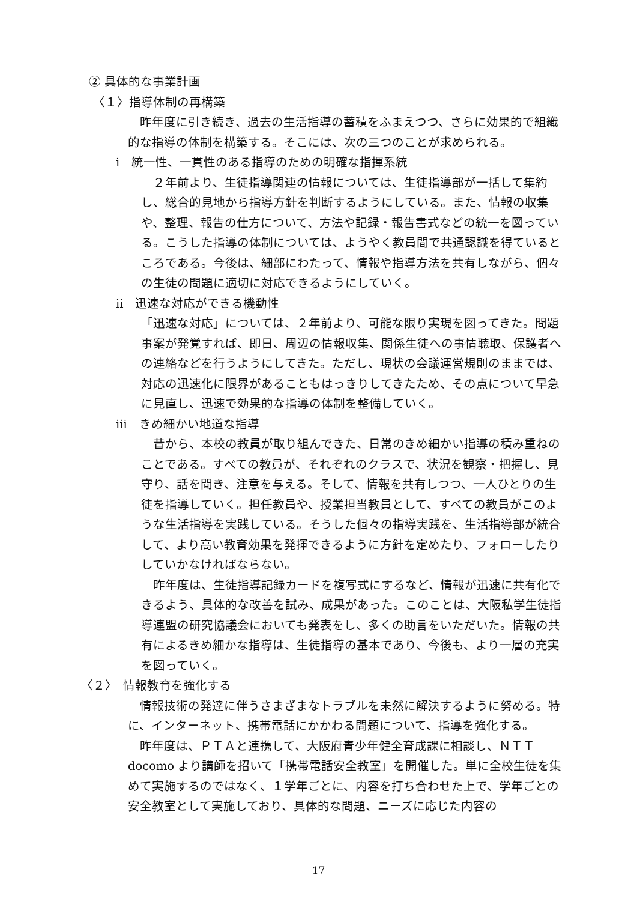② 具体的な事業計画
〈１〉指導体制の再構築
　昨年度に引き続き、過去の生活指導の蓄積をふまえつつ、さらに効果的で組織的な指導の体制を構築する。そこには、次の三つのことが求められる。
ⅰ　統一性、一貫性のある指導のための明確な指揮系統
　２年前より、生徒指導関連の情報については、生徒指導部が一括して集約し、総合的見地から指導方針を判断するようにしている。また、情報の収集や、整理、報告の仕方について、方法や記録・報告書式などの統一を図っている。こうした指導の体制については、ようやく教員間で共通認識を得ているところである。今後は、細部にわたって、情報や指導方法を共有しながら、個々の生徒の問題に適切に対応できるようにしていく。
ⅱ　迅速な対応ができる機動性
「迅速な対応」については、２年前より、可能な限り実現を図ってきた。問題事案が発覚すれば、即日、周辺の情報収集、関係生徒への事情聴取、保護者への連絡などを行うようにしてきた。ただし、現状の会議運営規則のままでは、対応の迅速化に限界があることもはっきりしてきたため、その点について早急に見直し、迅速で効果的な指導の体制を整備していく。
ⅲ　きめ細かい地道な指導
　昔から、本校の教員が取り組んできた、日常のきめ細かい指導の積み重ねのことである。すべての教員が、それぞれのクラスで、状況を観察・把握し、見守り、話を聞き、注意を与える。そして、情報を共有しつつ、一人ひとりの生徒を指導していく。担任教員や、授業担当教員として、すべての教員がこのような生活指導を実践している。そうした個々の指導実践を、生活指導部が統合して、より高い教育効果を発揮できるように方針を定めたり、フォローしたりしていかなければならない。
　昨年度は、生徒指導記録カードを複写式にするなど、情報が迅速に共有化できるよう、具体的な改善を試み、成果があった。このことは、大阪私学生徒指導連盟の研究協議会においても発表をし、多くの助言をいただいた。情報の共有によるきめ細かな指導は、生徒指導の基本であり、今後も、より一層の充実を図っていく。
〈２〉　情報教育を強化する
　情報技術の発達に伴うさまざまなトラブルを未然に解決するように努める。特に、インターネット、携帯電話にかかわる問題について、指導を強化する。
　昨年度は、ＰＴＡと連携して、大阪府青少年健全育成課に相談し、ＮＴＴ docomo より講師を招いて「携帯電話安全教室」を開催した。単に全校生徒を集めて実施するのではなく、１学年ごとに、内容を打ち合わせた上で、学年ごとの安全教室として実施しており、具体的な問題、ニーズに応じた内容の
17